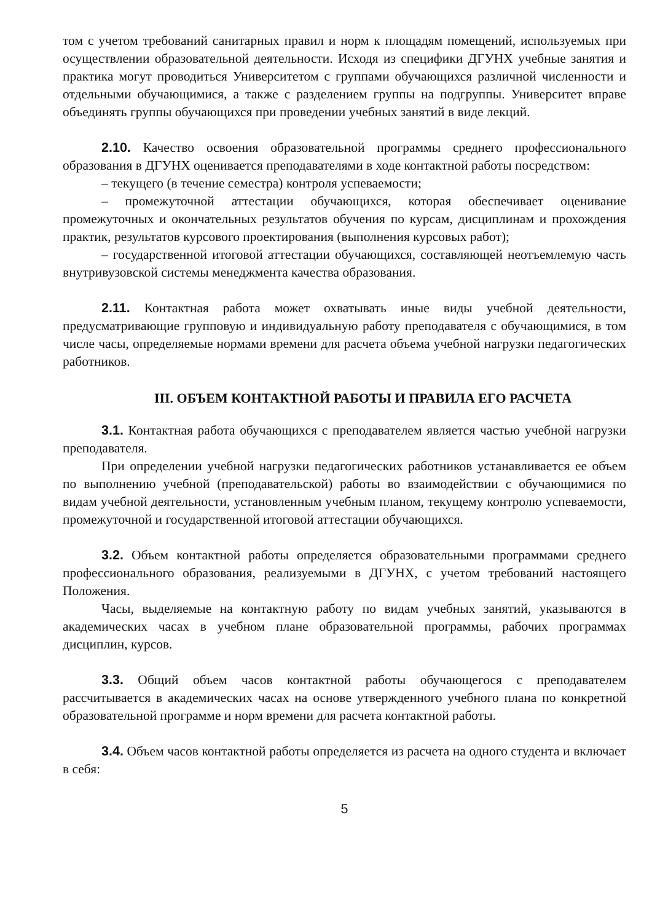том с учетом требований санитарных правил и норм к площадям помещений, используемых при осуществлении образовательной деятельности. Исходя из специфики ДГУНХ учебные занятия и практика могут проводиться Университетом с группами обучающихся различной численности и отдельными обучающимися, а также с разделением группы на подгруппы. Университет вправе объединять группы обучающихся при проведении учебных занятий в виде лекций.
2.10. Качество освоения образовательной программы среднего профессионального образования в ДГУНХ оценивается преподавателями в ходе контактной работы посредством:
– текущего (в течение семестра) контроля успеваемости;
– промежуточной аттестации обучающихся, которая обеспечивает оценивание промежуточных и окончательных результатов обучения по курсам, дисциплинам и прохождения практик, результатов курсового проектирования (выполнения курсовых работ);
– государственной итоговой аттестации обучающихся, составляющей неотъемлемую часть внутривузовской системы менеджмента качества образования.
2.11. Контактная работа может охватывать иные виды учебной деятельности, предусматривающие групповую и индивидуальную работу преподавателя с обучающимися, в том числе часы, определяемые нормами времени для расчета объема учебной нагрузки педагогических работников.
III. ОБЪЕМ КОНТАКТНОЙ РАБОТЫ И ПРАВИЛА ЕГО РАСЧЕТА
3.1. Контактная работа обучающихся с преподавателем является частью учебной нагрузки преподавателя.
При определении учебной нагрузки педагогических работников устанавливается ее объем по выполнению учебной (преподавательской) работы во взаимодействии с обучающимися по видам учебной деятельности, установленным учебным планом, текущему контролю успеваемости, промежуточной и государственной итоговой аттестации обучающихся.
3.2. Объем контактной работы определяется образовательными программами среднего профессионального образования, реализуемыми в ДГУНХ, с учетом требований настоящего Положения.
Часы, выделяемые на контактную работу по видам учебных занятий, указываются в академических часах в учебном плане образовательной программы, рабочих программах дисциплин, курсов.
3.3. Общий объем часов контактной работы обучающегося с преподавателем рассчитывается в академических часах на основе утвержденного учебного плана по конкретной образовательной программе и норм времени для расчета контактной работы.
3.4. Объем часов контактной работы определяется из расчета на одного студента и включает в себя:
5